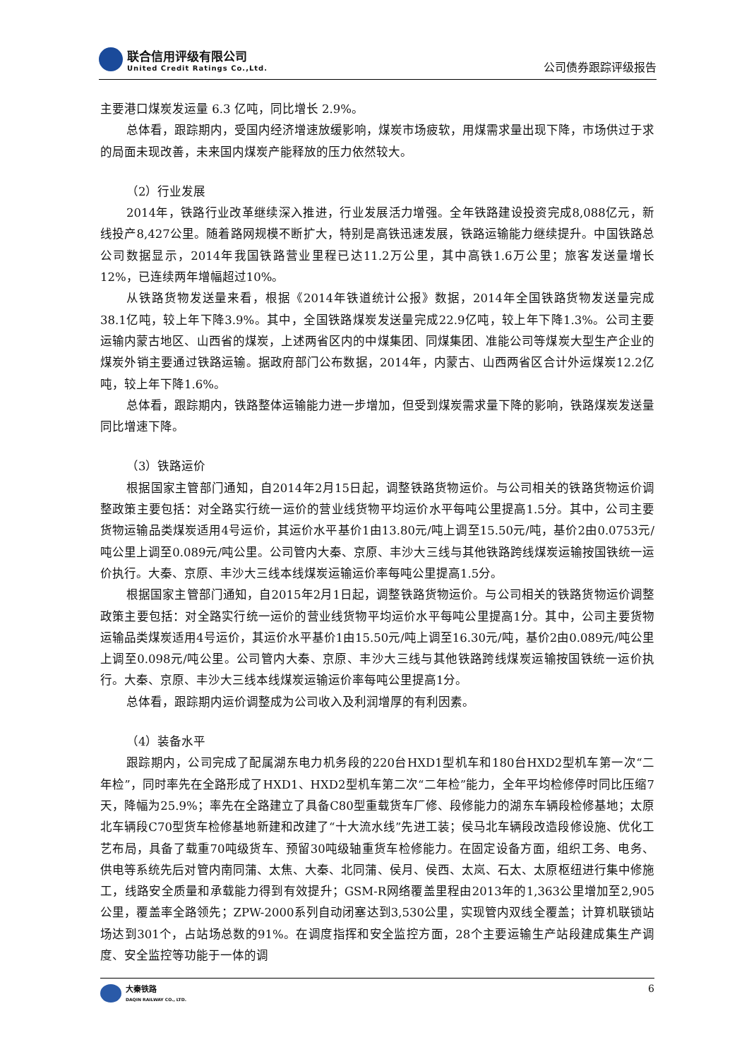联合信用评级有限公司
United Credit Ratings Co.,Ltd.
公司债券跟踪评级报告
主要港口煤炭发运量 6.3 亿吨，同比增长 2.9%。
总体看，跟踪期内，受国内经济增速放缓影响，煤炭市场疲软，用煤需求量出现下降，市场供过于求的局面未现改善，未来国内煤炭产能释放的压力依然较大。
（2）行业发展
2014年，铁路行业改革继续深入推进，行业发展活力增强。全年铁路建设投资完成8,088亿元，新线投产8,427公里。随着路网规模不断扩大，特别是高铁迅速发展，铁路运输能力继续提升。中国铁路总公司数据显示，2014年我国铁路营业里程已达11.2万公里，其中高铁1.6万公里；旅客发送量增长12%，已连续两年增幅超过10%。
从铁路货物发送量来看，根据《2014年铁道统计公报》数据，2014年全国铁路货物发送量完成38.1亿吨，较上年下降3.9%。其中，全国铁路煤炭发送量完成22.9亿吨，较上年下降1.3%。公司主要运输内蒙古地区、山西省的煤炭，上述两省区内的中煤集团、同煤集团、准能公司等煤炭大型生产企业的煤炭外销主要通过铁路运输。据政府部门公布数据，2014年，内蒙古、山西两省区合计外运煤炭12.2亿吨，较上年下降1.6%。
总体看，跟踪期内，铁路整体运输能力进一步增加，但受到煤炭需求量下降的影响，铁路煤炭发送量同比增速下降。
（3）铁路运价
根据国家主管部门通知，自2014年2月15日起，调整铁路货物运价。与公司相关的铁路货物运价调整政策主要包括：对全路实行统一运价的营业线货物平均运价水平每吨公里提高1.5分。其中，公司主要货物运输品类煤炭适用4号运价，其运价水平基价1由13.80元/吨上调至15.50元/吨，基价2由0.0753元/吨公里上调至0.089元/吨公里。公司管内大秦、京原、丰沙大三线与其他铁路跨线煤炭运输按国铁统一运价执行。大秦、京原、丰沙大三线本线煤炭运输运价率每吨公里提高1.5分。
根据国家主管部门通知，自2015年2月1日起，调整铁路货物运价。与公司相关的铁路货物运价调整政策主要包括：对全路实行统一运价的营业线货物平均运价水平每吨公里提高1分。其中，公司主要货物运输品类煤炭适用4号运价，其运价水平基价1由15.50元/吨上调至16.30元/吨，基价2由0.089元/吨公里上调至0.098元/吨公里。公司管内大秦、京原、丰沙大三线与其他铁路跨线煤炭运输按国铁统一运价执行。大秦、京原、丰沙大三线本线煤炭运输运价率每吨公里提高1分。
总体看，跟踪期内运价调整成为公司收入及利润增厚的有利因素。
（4）装备水平
跟踪期内，公司完成了配属湖东电力机务段的220台HXD1型机车和180台HXD2型机车第一次“二年检”，同时率先在全路形成了HXD1、HXD2型机车第二次“二年检”能力，全年平均检修停时同比压缩7天，降幅为25.9%；率先在全路建立了具备C80型重载货车厂修、段修能力的湖东车辆段检修基地；太原北车辆段C70型货车检修基地新建和改建了“十大流水线”先进工装；侯马北车辆段改造段修设施、优化工艺布局，具备了载重70吨级货车、预留30吨级轴重货车检修能力。在固定设备方面，组织工务、电务、供电等系统先后对管内南同蒲、太焦、大秦、北同蒲、侯月、侯西、太岚、石太、太原枢纽进行集中修施工，线路安全质量和承载能力得到有效提升；GSM-R网络覆盖里程由2013年的1,363公里增加至2,905公里，覆盖率全路领先；ZPW-2000系列自动闭塞达到3,530公里，实现管内双线全覆盖；计算机联锁站场达到301个，占站场总数的91%。在调度指挥和安全监控方面，28个主要运输生产站段建成集生产调度、安全监控等功能于一体的调
大秦铁路
DAQIN RAILWAY CO., LTD.
6